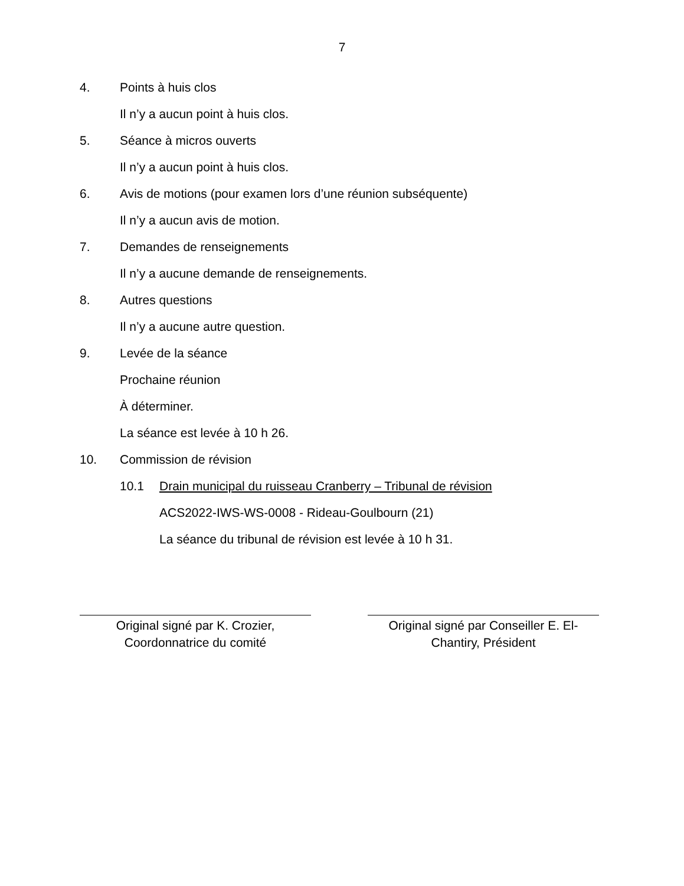7
4. Points à huis clos
Il n’y a aucun point à huis clos.
5. Séance à micros ouverts
Il n’y a aucun point à huis clos.
6. Avis de motions (pour examen lors d’une réunion subséquente)
Il n’y a aucun avis de motion.
7. Demandes de renseignements
Il n’y a aucune demande de renseignements.
8. Autres questions
Il n’y a aucune autre question.
9. Levée de la séance
Prochaine réunion
À déterminer.
La séance est levée à 10 h 26.
10. Commission de révision
10.1 Drain municipal du ruisseau Cranberry – Tribunal de révision
ACS2022-IWS-WS-0008 - Rideau-Goulbourn (21)
La séance du tribunal de révision est levée à 10 h 31.
Original signé par K. Crozier,
Coordonnatrice du comité
Original signé par Conseiller E. El-
Chantiry, Président